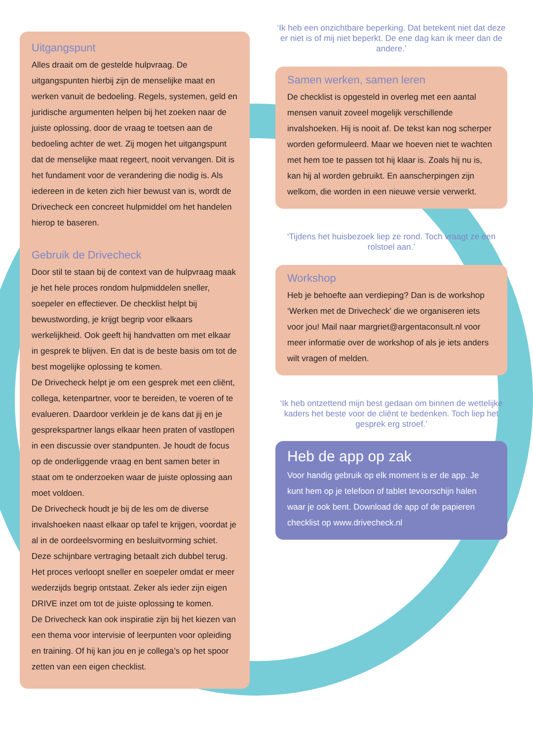Uitgangspunt
Alles draait om de gestelde hulpvraag. De uitgangspunten hierbij zijn de menselijke maat en werken vanuit de bedoeling. Regels, systemen, geld en juridische argumenten helpen bij het zoeken naar de juiste oplossing, door de vraag te toetsen aan de bedoeling achter de wet. Zij mogen het uitgangspunt dat de menselijke maat regeert, nooit vervangen. Dit is het fundament voor de verandering die nodig is. Als iedereen in de keten zich hier bewust van is, wordt de Drivecheck een concreet hulpmiddel om het handelen hierop te baseren.
Gebruik de Drivecheck
Door stil te staan bij de context van de hulpvraag maak je het hele proces rondom hulpmiddelen sneller, soepeler en effectiever. De checklist helpt bij bewustwording, je krijgt begrip voor elkaars werkelijkheid. Ook geeft hij handvatten om met elkaar in gesprek te blijven. En dat is de beste basis om tot de best mogelijke oplossing te komen.
De Drivecheck helpt je om een gesprek met een cliënt, collega, ketenpartner, voor te bereiden, te voeren of te evalueren. Daardoor verklein je de kans dat jij en je gesprekspartner langs elkaar heen praten of vastlopen in een discussie over standpunten. Je houdt de focus op de onderliggende vraag en bent samen beter in staat om te onderzoeken waar de juiste oplossing aan moet voldoen.
De Drivecheck houdt je bij de les om de diverse invalshoeken naast elkaar op tafel te krijgen, voordat je al in de oordeelsvorming en besluitvorming schiet. Deze schijnbare vertraging betaalt zich dubbel terug. Het proces verloopt sneller en soepeler omdat er meer wederzijds begrip ontstaat. Zeker als ieder zijn eigen DRIVE inzet om tot de juiste oplossing te komen.
De Drivecheck kan ook inspiratie zijn bij het kiezen van een thema voor intervisie of leerpunten voor opleiding en training. Of hij kan jou en je collega’s op het spoor zetten van een eigen checklist.
‘Ik heb een onzichtbare beperking. Dat betekent niet dat deze er niet is of mij niet beperkt. De ene dag kan ik meer dan de andere.’
Samen werken, samen leren
De checklist is opgesteld in overleg met een aantal mensen vanuit zoveel mogelijk verschillende invalshoeken. Hij is nooit af. De tekst kan nog scherper worden geformuleerd. Maar we hoeven niet te wachten met hem toe te passen tot hij klaar is. Zoals hij nu is, kan hij al worden gebruikt. En aanscherpingen zijn welkom, die worden in een nieuwe versie verwerkt.
‘Tijdens het huisbezoek liep ze rond. Toch vraagt ze een rolstoel aan.’
Workshop
Heb je behoefte aan verdieping? Dan is de workshop ‘Werken met de Drivecheck’ die we organiseren iets voor jou! Mail naar margriet@argentaconsult.nl voor meer informatie over de workshop of als je iets anders wilt vragen of melden.
‘Ik heb ontzettend mijn best gedaan om binnen de wettelijke kaders het beste voor de cliënt te bedenken. Toch liep het gesprek erg stroef.’
Heb de app op zak
Voor handig gebruik op elk moment is er de app. Je kunt hem op je telefoon of tablet tevoorschijn halen waar je ook bent. Download de app of de papieren checklist op www.drivecheck.nl